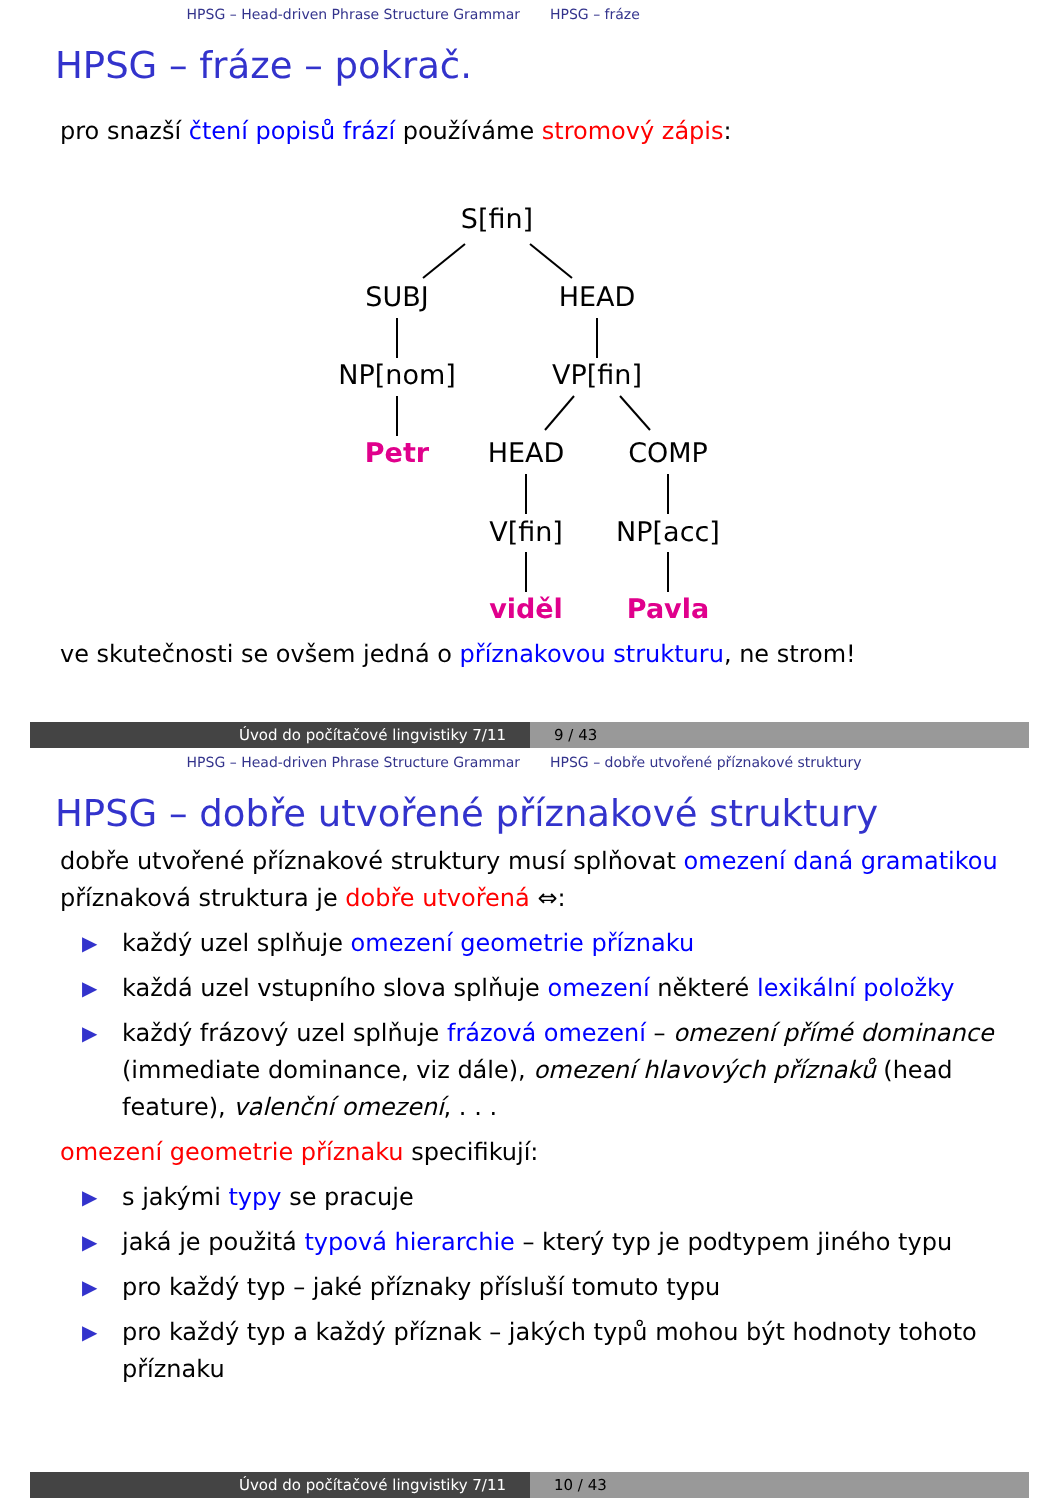HPSG – Head-driven Phrase Structure Grammar HPSG – fráze
HPSG – fráze – pokrač.
pro snazší čtení popisů frází používáme stromový zápis:
S[fin]
SUBJ
HEAD
NP[nom]
VP[fin]
Petr
HEAD
COMP
V[fin]
NP[acc]
viděl
Pavla
ve skutečnosti se ovšem jedná o příznakovou strukturu, ne strom!
Úvod do počítačové lingvistiky 7/11 9 / 43
HPSG – Head-driven Phrase Structure Grammar HPSG – dobře utvořené příznakové struktury
HPSG – dobře utvořené příznakové struktury
dobře utvořené příznakové struktury musí splňovat omezení daná gramatikou
příznaková struktura je dobře utvořená ⇔:
▶ každý uzel splňuje omezení geometrie příznaku
▶ každá uzel vstupního slova splňuje omezení některé lexikální položky
▶ každý frázový uzel splňuje frázová omezení – omezení přímé dominance (immediate dominance, viz dále), omezení hlavových příznaků (head feature), valenční omezení, . . .
omezení geometrie příznaku specifikují:
▶ s jakými typy se pracuje
▶ jaká je použitá typová hierarchie – který typ je podtypem jiného typu
▶ pro každý typ – jaké příznaky přísluší tomuto typu
▶ pro každý typ a každý příznak – jakých typů mohou být hodnoty tohoto příznaku
Úvod do počítačové lingvistiky 7/11 10 / 43